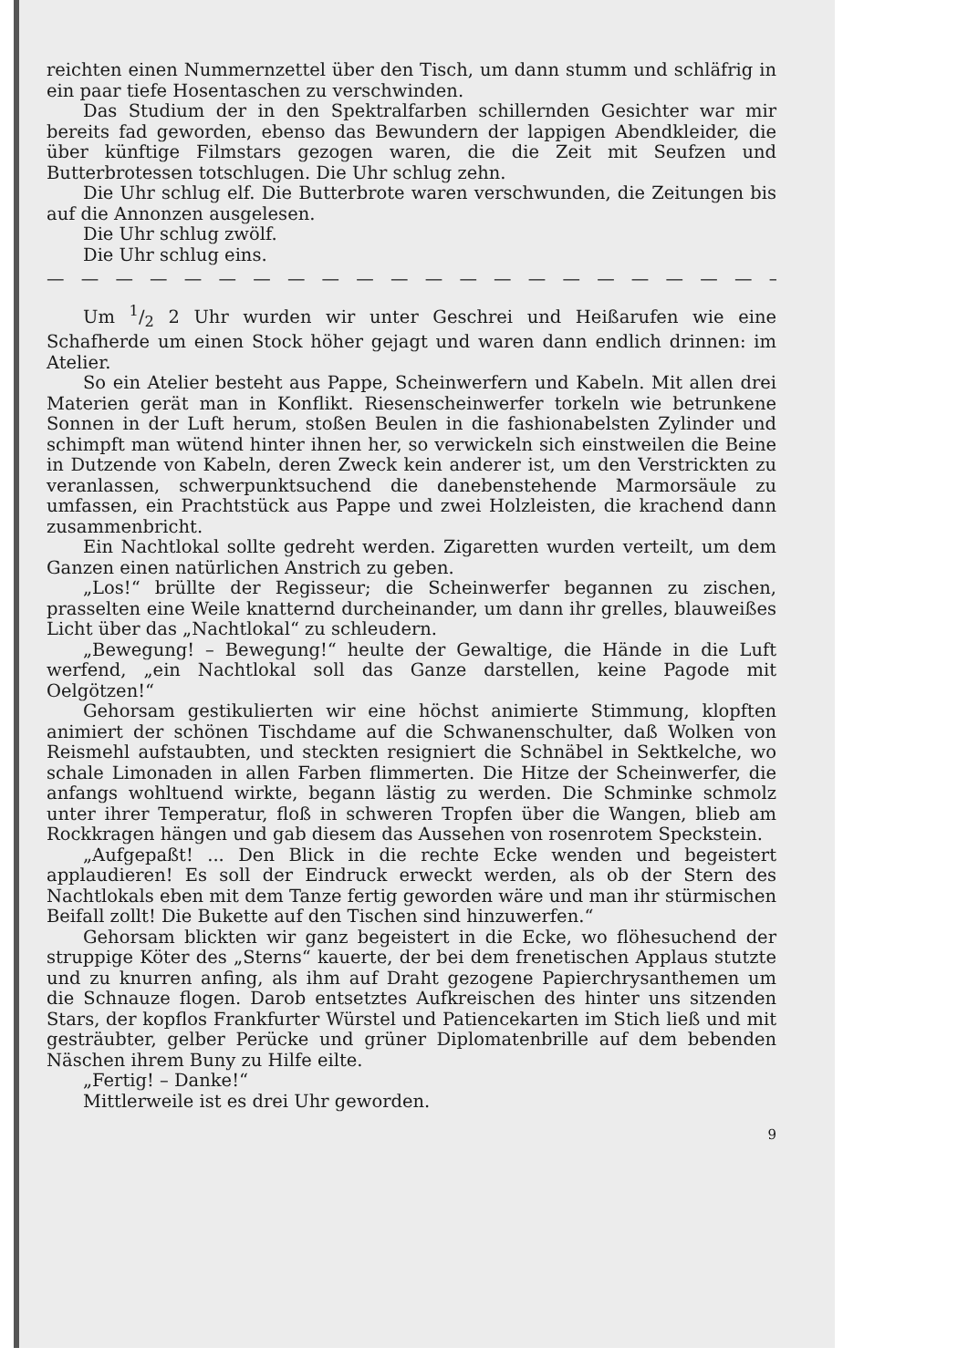reichten einen Nummernzettel über den Tisch, um dann stumm und schläfrig in ein paar tiefe Hosentaschen zu verschwinden.
Das Studium der in den Spektralfarben schillernden Gesichter war mir bereits fad geworden, ebenso das Bewundern der lappigen Abendkleider, die über künftige Filmstars gezogen waren, die die Zeit mit Seufzen und Butterbrotessen totschlugen. Die Uhr schlug zehn.
Die Uhr schlug elf. Die Butterbrote waren verschwunden, die Zeitungen bis auf die Annonzen ausgelesen.
Die Uhr schlug zwölf.
Die Uhr schlug eins.
— — — — — — — — — — — — — — — — — — — — — —
Um 1/2 2 Uhr wurden wir unter Geschrei und Heißarufen wie eine Schafherde um einen Stock höher gejagt und waren dann endlich drinnen: im Atelier.
So ein Atelier besteht aus Pappe, Scheinwerfern und Kabeln. Mit allen drei Materien gerät man in Konflikt. Riesenscheinwerfer torkeln wie betrunkene Sonnen in der Luft herum, stoßen Beulen in die fashionabelsten Zylinder und schimpft man wütend hinter ihnen her, so verwickeln sich einstweilen die Beine in Dutzende von Kabeln, deren Zweck kein anderer ist, um den Verstrickten zu veranlassen, schwerpunktsuchend die danebenstehende Marmorsäule zu umfassen, ein Prachtstück aus Pappe und zwei Holzleisten, die krachend dann zusammenbricht.
Ein Nachtlokal sollte gedreht werden. Zigaretten wurden verteilt, um dem Ganzen einen natürlichen Anstrich zu geben.
„Los!“ brüllte der Regisseur; die Scheinwerfer begannen zu zischen, prasselten eine Weile knatternd durcheinander, um dann ihr grelles, blauweißes Licht über das „Nachtlokal“ zu schleudern.
„Bewegung! – Bewegung!“ heulte der Gewaltige, die Hände in die Luft werfend, „ein Nachtlokal soll das Ganze darstellen, keine Pagode mit Oelgötzen!“
Gehorsam gestikulierten wir eine höchst animierte Stimmung, klopften animiert der schönen Tischdame auf die Schwanenschulter, daß Wolken von Reismehl aufstaubten, und steckten resigniert die Schnäbel in Sektkelche, wo schale Limonaden in allen Farben flimmerten. Die Hitze der Scheinwerfer, die anfangs wohltuend wirkte, begann lästig zu werden. Die Schminke schmolz unter ihrer Temperatur, floß in schweren Tropfen über die Wangen, blieb am Rockkragen hängen und gab diesem das Aussehen von rosenrotem Speckstein.
„Aufgepaßt! ... Den Blick in die rechte Ecke wenden und begeistert applaudieren! Es soll der Eindruck erweckt werden, als ob der Stern des Nachtlokals eben mit dem Tanze fertig geworden wäre und man ihr stürmischen Beifall zollt! Die Bukette auf den Tischen sind hinzuwerfen.“
Gehorsam blickten wir ganz begeistert in die Ecke, wo flöhesuchend der struppige Köter des „Sterns“ kauerte, der bei dem frenetischen Applaus stutzte und zu knurren anfing, als ihm auf Draht gezogene Papierchrysanthemen um die Schnauze flogen. Darob entsetztes Aufkreischen des hinter uns sitzenden Stars, der kopflos Frankfurter Würstel und Patiencekarten im Stich ließ und mit gesträubter, gelber Perücke und grüner Diplomatenbrille auf dem bebenden Näschen ihrem Buny zu Hilfe eilte.
„Fertig! – Danke!“
Mittlerweile ist es drei Uhr geworden.
9